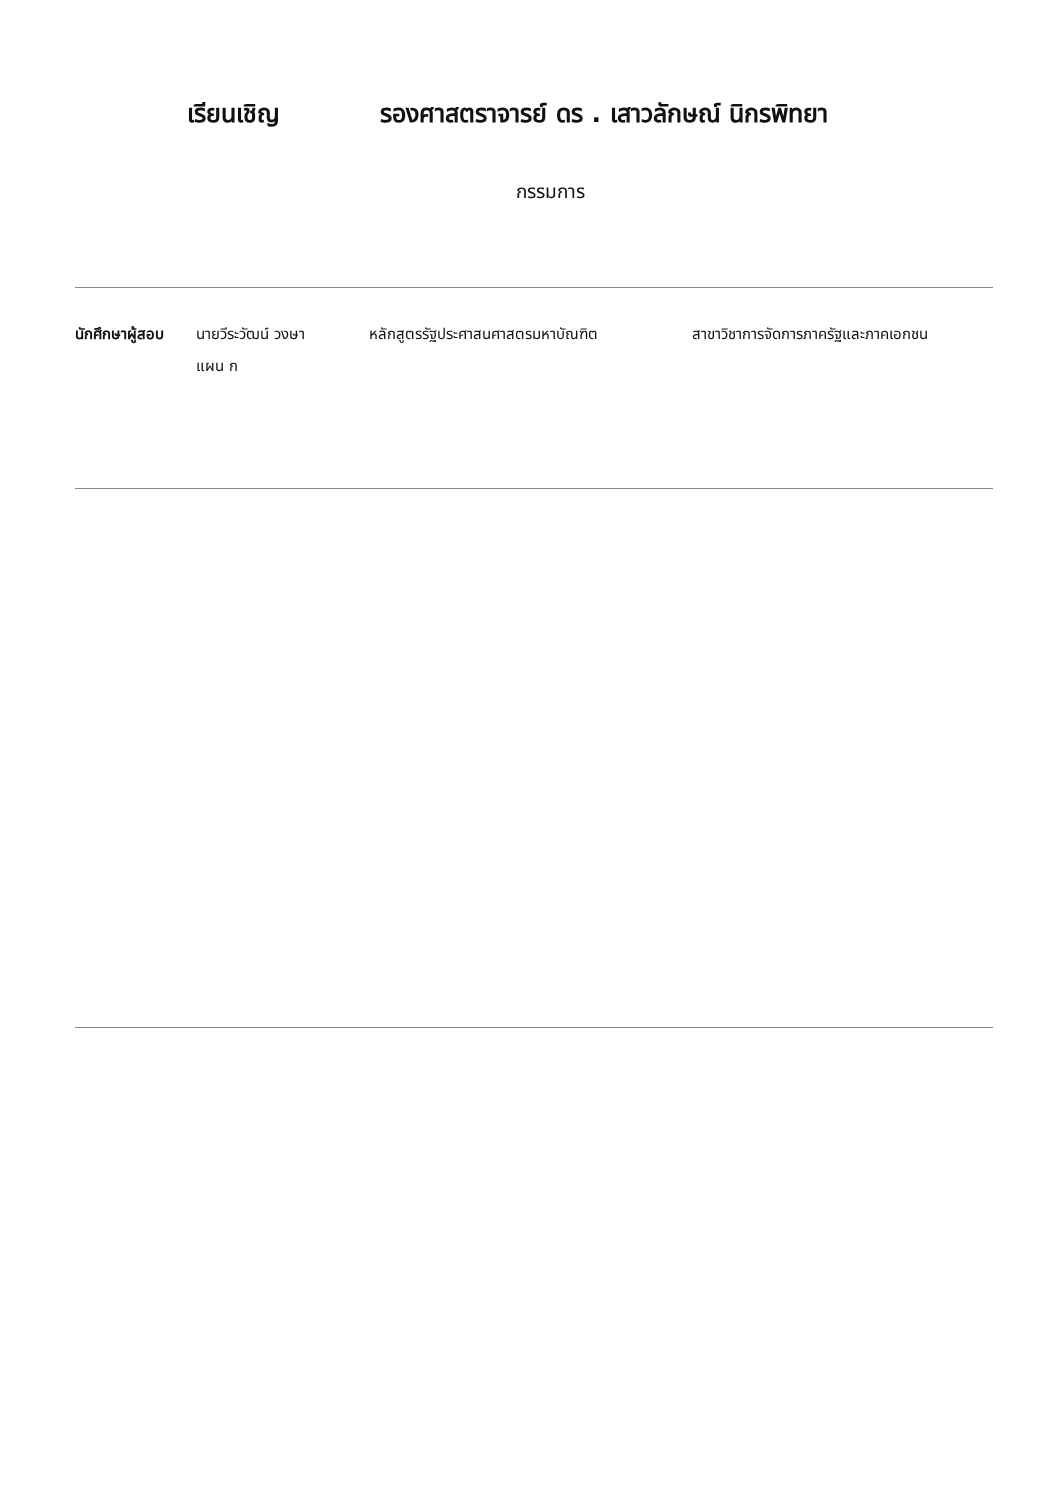เรียนเชิญ รองศาสตราจารย์ ดร . เสาวลักษณ์ นิกรพิทยา
กรรมการ
นักศึกษาผู้สอบ
นายวีระวัฒน์ วงษา
แผน ก
หลักสูตรรัฐประศาสนศาสตรมหาบัณฑิต สาขาวิชาการจัดการภาครัฐและภาคเอกชน